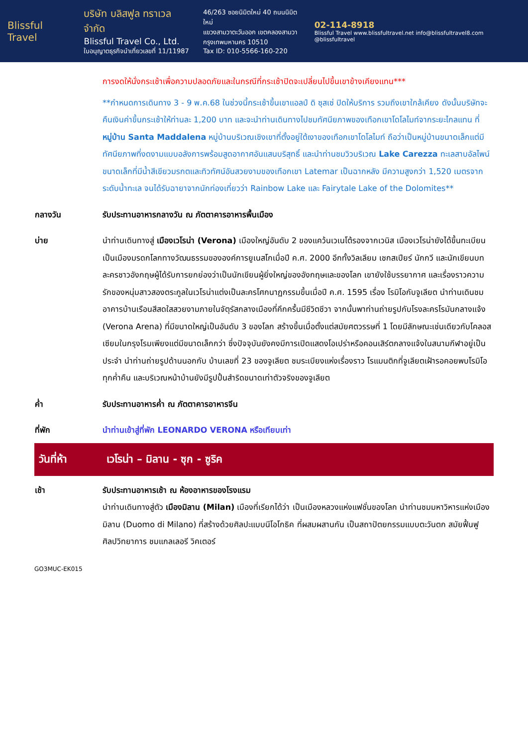Blissful Travel
บริษัท บลิสฟูล ทราเวล จำกัด
Blissful Travel Co., Ltd.
ใบอนุญาตธุรกิจนำเที่ยวเลขที่ 11/11987
46/263 ซอยนิมิตใหม่ 40 ถนนนิมิตใหม่
แขวงสามวาตะวันออก เขตคลองสามวา
กรุงเทพมหานคร 10510
Tax ID: 010-5566-160-220
02-114-8918
Blissful Travel www.blissfultravel.net info@blissfultravel8.com @blissfultravel
การงดให้นั่งกระเช้าเพื่อความปลอดภัยและในกรณีที่กระเช้าปิดจะเปลี่ยนไปขึ้นเขาข้างเคียงแทน***
**กำหนดการเดินทาง 3 - 9 พ.ค.68 ในช่วงนี้กระเช้าขึ้นเขาแอลป์ ดิ ซุสเซ่ ปิดให้บริการ รวมถึงเขาใกล้เคียง ดังนั้นบริษัทจะคืนเงินค่าขึ้นกระเช้าให้ท่านละ 1,200 บาท และจะนำท่านเดินทางไปชมทัศนียภาพของเทือกเขาโดโลไมท์จากระยะไกลแทน ที่หมู่บ้าน Santa Maddalena หมู่บ้านบริเวณเชิงเขาที่ตั้งอยู่ใต้เงาของเทือกเขาโดโลไมท์ ถือว่าเป็นหมู่บ้านขนาดเล็กแต่มีทัศนียภาพที่งดงามแบบอลังการพร้อมสูดอากาศอันแสนบริสุทธิ์ และนำท่านชมวิวบริเวณ Lake Carezza ทะเลสาบอัลไพน์ขนาดเล็กที่มีน้ำสีเขียวมรกตและทิวทัศน์อันสวยงามของเทือกเขา Latemar เป็นฉากหลัง มีความสูงกว่า 1,520 เมตรจากระดับน้ำทะเล จนได้รับฉายาจากนักท่องเที่ยวว่า Rainbow Lake และ Fairytale Lake of the Dolomites**
กลางวัน รับประทานอาหารกลางวัน ณ ภัตตาคารอาหารพื้นเมือง
บ่าย นำท่านเดินทางสู่ เมืองเวโรน่า (Verona) เมืองใหญ่อันดับ 2 ของแคว้นเวเนโต้รองจากเวนิส เมืองเวโรน่ายังได้ขึ้นทะเบียนเป็นเมืองมรดกโลกทางวัฒนธรรมขององค์การยูเนสโกเมื่อปี ค.ศ. 2000 อีกทั้งวิลเลียม เชกสเปียร์ นักกวี และนักเขียนบทละครชาวอังกฤษผู้ได้รับการยกย่องว่าเป็นนักเขียนผู้ยิ่งใหญ่ของอังกฤษและของโลก เขายังใช้บรรยากาศ และเรื่องราวความรักของหนุ่มสาวสองตระกูลในเวโรน่าแต่งเป็นละครโศกนาฏกรรมขึ้นเมื่อปี ค.ศ. 1595 เรื่อง โรมิโอกับจูเลียต นำท่านเดินชมอาคารบ้านเรือนสีสดใสสวยงามภายในจัตุรัสกลางเมืองที่คึกครื้นมีชีวิตชีวา จากนั้นพาท่านถ่ายรูปกับโรงละครโรมันกลางแจ้ง (Verona Arena) ที่มีขนาดใหญ่เป็นอันดับ 3 ของโลก สร้างขึ้นเมื่อตั้งแต่สมัยศตวรรษที่ 1 โดยมีลักษณะเช่นเดียวกับโคลอสเซียมในกรุงโรมเพียงแต่มีขนาดเล็กกว่า ซึ่งปัจจุบันยังคงมีการเปิดแสดงโอเปร่าหรือคอนเสิร์ตกลางแจ้งในสนามกีฬาอยู่เป็นประจำ นำท่านถ่ายรูปด้านนอกกับ บ้านเลขที่ 23 ของจูเลียต ชมระเบียงแห่งเรื่องราว โรแมนติกที่จูเลียตเฝ้ารอคอยพบโรมิโอทุกค่ำคืน และบริเวณหน้าบ้านยังมีรูปปั้นสำริดขนาดเท่าตัวจริงของจูเลียต
ค่ำ รับประทานอาหารค่ำ ณ ภัตตาคารอาหารจีน
ที่พัก นำท่านเข้าสู่ที่พัก LEONARDO VERONA หรือเทียบเท่า
วันที่ห้า เวโรน่า – มิลาน - ซุก - ซูริค
เช้า รับประทานอาหารเช้า ณ ห้องอาหารของโรงแรม
นำท่านเดินทางสู่ตัว เมืองมิลาน (Milan) เมืองที่เรียกได้ว่า เป็นเมืองหลวงแห่งแฟชั่นของโลก นำท่านชมมหาวิหารแห่งเมืองมิลาน (Duomo di Milano) ที่สร้างด้วยศิลปะแบบนีโอโกธิค ที่ผสมผสานกัน เป็นสถาปัตยกรรมแบบตะวันตก สมัยฟื้นฟูศิลปวิทยาการ ชมแกลเลอรี วิคเตอร์
GO3MUC-EK015